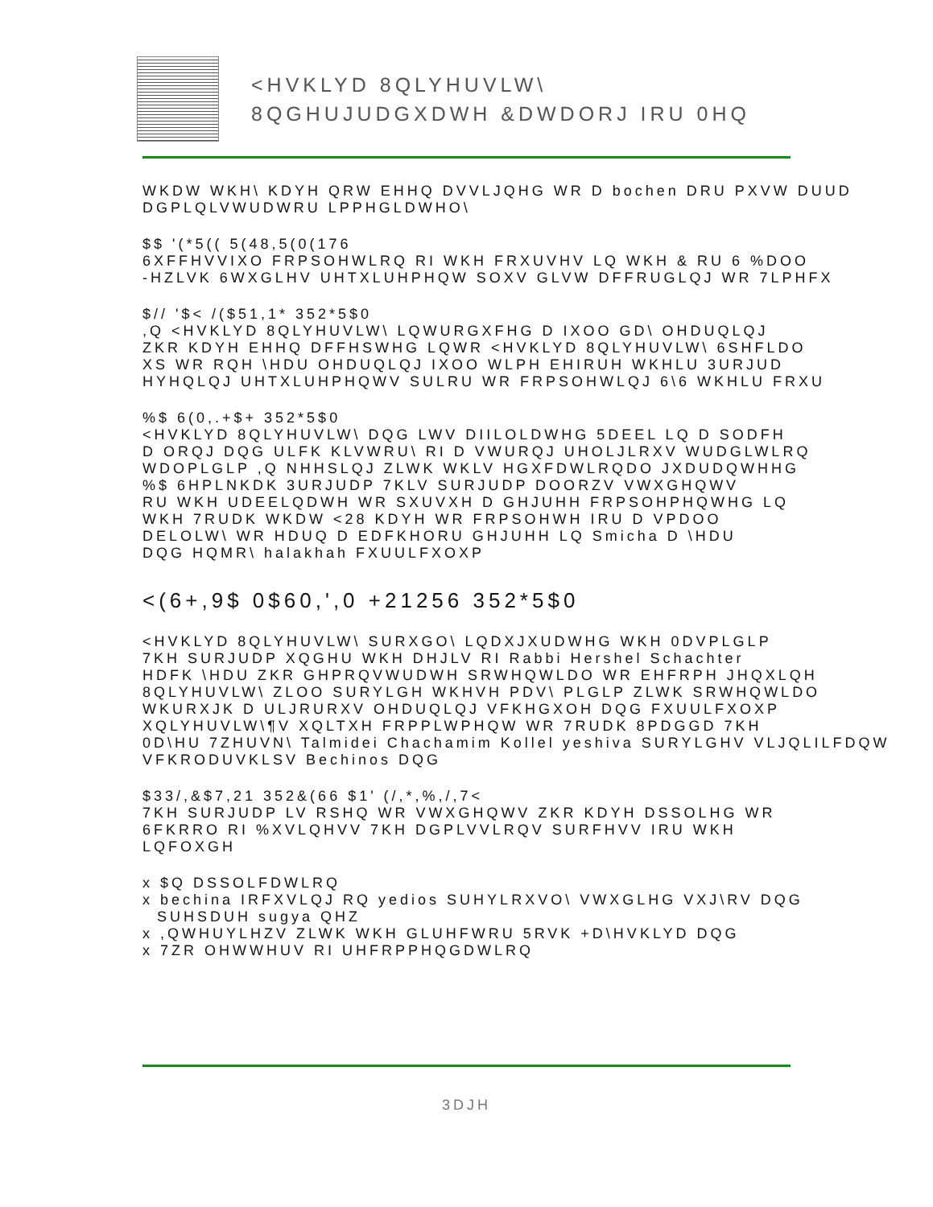<HVKLYD 8QLYHUVLW\
8QGHUJUDGXDWH &DWDORJ IRU 0HQ
WKDW WKH\ KDYH QRW EHHQ DVVLJQHG WR D bochen DRU PXVW DUUD
DGPLQLVWUDWRU LPPHGLDWHO\
$$ '(*5(( 5(48,5(0(176
6XFFHVVIXO FRPSOHWLRQ RI WKH FRXUVHV LQ WKH & RU 6 %DOO
-HZLVK 6WXGLHV UHTXLUHPHQW SOXV GLVW DFFRUGLQJ WR 7LPHFX
$// '$< /($51,1* 352*5$0
,Q <HVKLYD 8QLYHUVLW\ LQWURGXFHG D IXOO GD\ OHDUQLQJ
ZKR KDYH EHHQ DFFHSWHG LQWR <HVKLYD 8QLYHUVLW\ 6SHFLDO
XS WR RQH \HDU OHDUQLQJ IXOO WLPH EHIRUH WKHLU 3URJUD
HYHQLQJ UHTXLUHPHQWV SULRU WR FRPSOHWLQJ 6\6 WKHLU FRXU
%$ 6(0,.+$+ 352*5$0
<HVKLYD 8QLYHUVLW\ DQG LWV DIILOLDWHG 5DEEL LQ D SODFH
D ORQJ DQG ULFK KLVWRU\ RI D VWURQJ UHOLJLRXV WUDGLWLRQ
WDOPLGLP ,Q NHHSLQJ ZLWK WKLV HGXFDWLRQDO JXDUDQWHHG
%$ 6HPLNKDK 3URJUDP 7KLV SURJUDP DOORZV VWXGHQWV
RU WKH UDEELQDWH WR SXUVXH D GHJUHH FRPSOHPHQWHG LQ
WKH 7RUDK WKDW <28 KDYH WR FRPSOHWH IRU D VPDOO
DELOLW\ WR HDUQ D EDFKHORU GHJUHH LQ Smicha D \HDU
DQG HQMR\ halakhah FXUULFXOXP
<(6+,9$ 0$60,',0 +21256 352*5$0
<HVKLYD 8QLYHUVLW\ SURXGO\ LQDXJXUDWHG WKH 0DVPLGLP
7KH SURJUDP XQGHU WKH DHJLV RI Rabbi Hershel Schachter
HDFK \HDU ZKR GHPRQVWUDWH SRWHQWLDO WR EHFRPH JHQXLQH
8QLYHUVLW\ ZLOO SURYLGH WKHVH PDV\ PLGLP ZLWK SRWHQWLDO
WKURXJK D ULJRURXV OHDUQLQJ VFKHGXOH DQG FXUULFXOXP
XQLYHUVLW\¶V XQLTXH FRPPLWPHQW WR 7RUDK 8PDGGD 7KH
0D\HU 7ZHUVN\ Talmidei Chachamim Kollel yeshiva SURYLGHV VLJQLILFDQW
VFKRODUVKLSV Bechinos DQG
$33/,&$7,21 352&(66 $1' (/,*,%,/,7<
7KH SURJUDP LV RSHQ WR VWXGHQWV ZKR KDYH DSSOLHG WR
6FKRRO RI %XVLQHVV 7KH DGPLVVLRQV SURFHVV IRU WKH
LQFOXGH
x $Q DSSOLFDWLRQ
x bechina IRFXVLQJ RQ yedios SUHYLRXVO\ VWXGLHG VXJ\RV DQG
SUHSDUH sugya QHZ
x ,QWHUYLHZV ZLWK WKH GLUHFWRU 5RVK +D\HVKLYD DQG
x 7ZR OHWWHUV RI UHFRPPHQGDWLRQ
3DJH